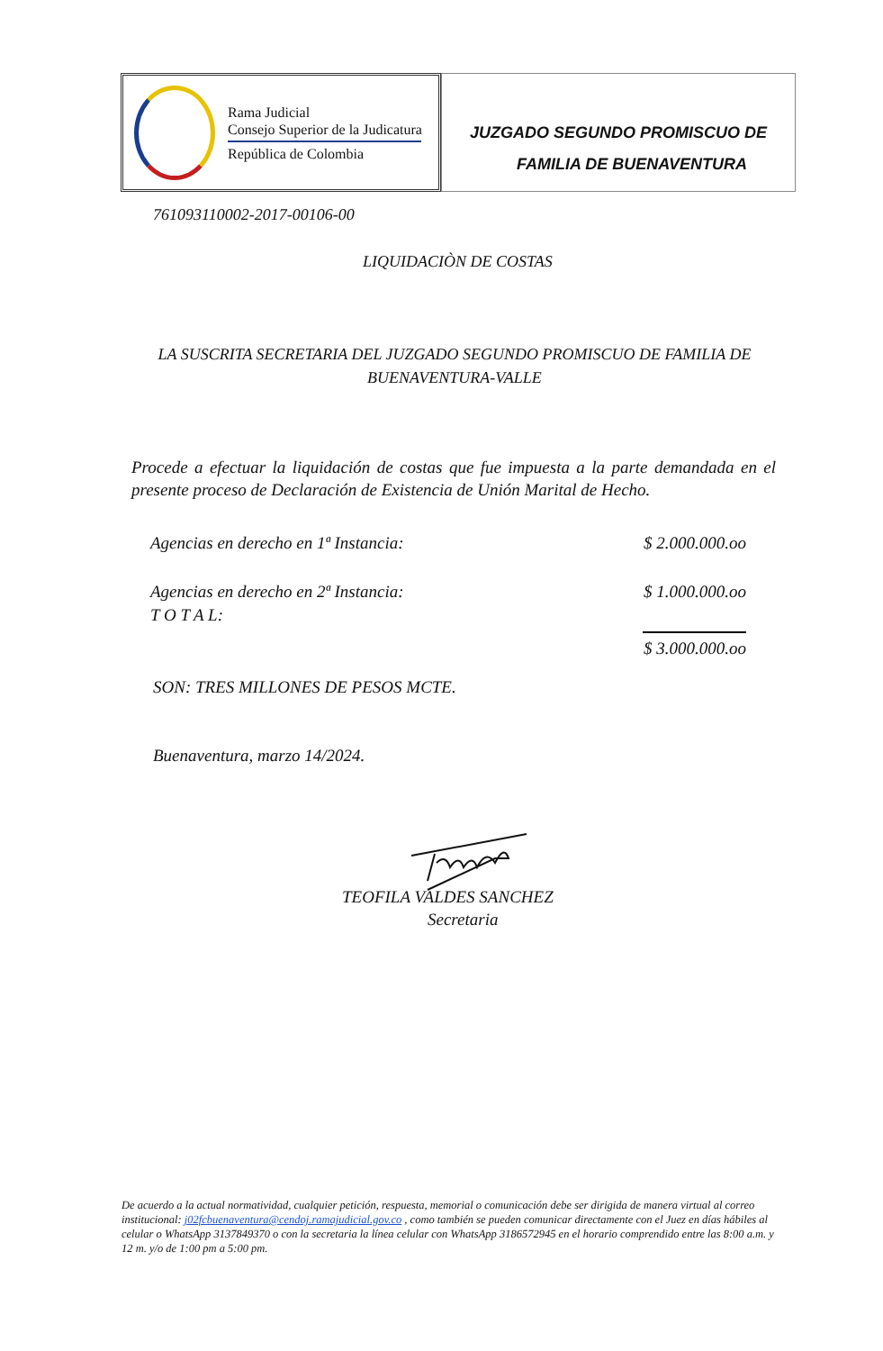Rama Judicial
Consejo Superior de la Judicatura
República de Colombia
JUZGADO SEGUNDO PROMISCUO DE
FAMILIA DE BUENAVENTURA
761093110002-2017-00106-00
LIQUIDACIÒN DE COSTAS
LA SUSCRITA SECRETARIA DEL JUZGADO SEGUNDO PROMISCUO DE FAMILIA DE BUENAVENTURA-VALLE
Procede a efectuar la liquidación de costas que fue impuesta a la parte demandada en el presente proceso de Declaración de Existencia de Unión Marital de Hecho.
| Agencias en derecho en 1ª Instancia: | $ 2.000.000.oo |
| Agencias en derecho en 2ª Instancia: | $ 1.000.000.oo |
| T O T A L: | $ 3.000.000.oo |
SON: TRES MILLONES DE PESOS MCTE.
Buenaventura, marzo 14/2024.
TEOFILA VALDES SANCHEZ
Secretaria
De acuerdo a la actual normatividad, cualquier petición, respuesta, memorial o comunicación debe ser dirigida de manera virtual al correo institucional: j02fcbuenaventura@cendoj.ramajudicial.gov.co , como también se pueden comunicar directamente con el Juez en días hábiles al celular o WhatsApp 3137849370 o con la secretaria la línea celular con WhatsApp 3186572945 en el horario comprendido entre las 8:00 a.m. y 12 m. y/o de 1:00 pm a 5:00 pm.